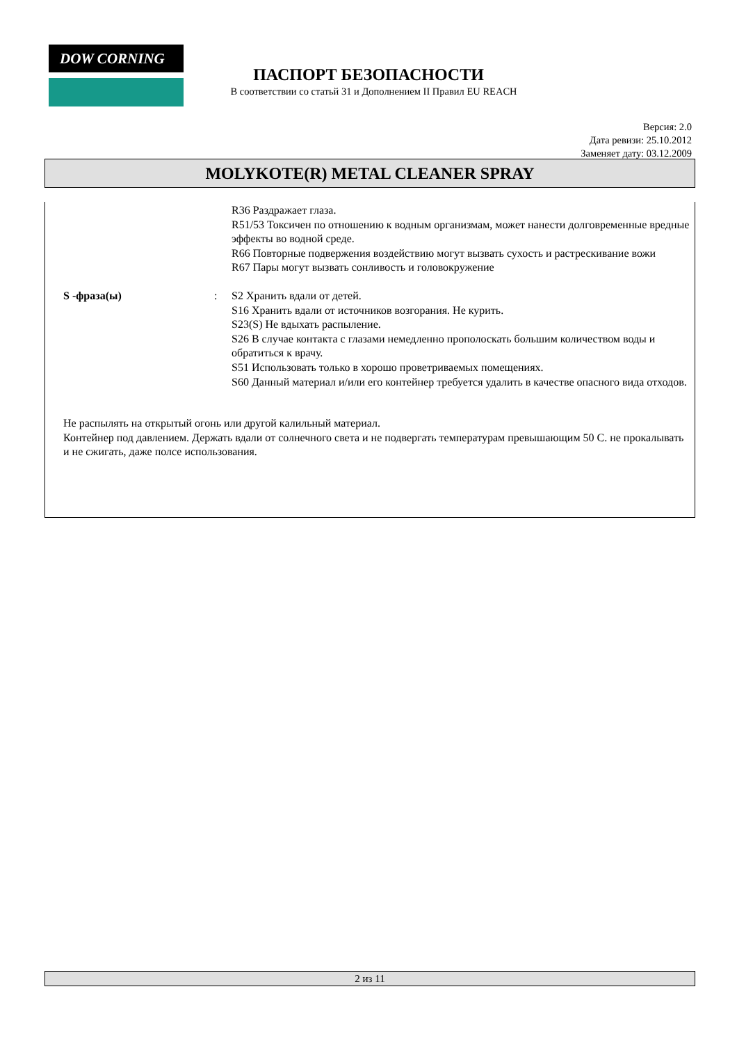DOW CORNING
ПАСПОРТ БЕЗОПАСНОСТИ
В соответствии со статьй 31 и Дополнением II Правил EU REACH
Версия: 2.0
Дата ревизи: 25.10.2012
Заменяет дату: 03.12.2009
MOLYKOTE(R) METAL CLEANER SPRAY
R36 Раздражает глаза.
R51/53 Токсичен по отношению к водным организмам, может нанести долговременные вредные эффекты во водной среде.
R66 Повторные подвержения воздействию могут вызвать сухость и растрескивание вожи
R67 Пары могут вызвать сонливость и головокружение
S -фраза(ы) : S2 Хранить вдали от детей.
S16 Хранить вдали от источников возгорания. Не курить.
S23(S) Не вдыхать распыление.
S26 В случае контакта с глазами немедленно прополоскать большим количеством воды и обратиться к врачу.
S51 Использовать только в хорошо проветриваемых помещениях.
S60 Данный материал и/или его контейнер требуется удалить в качестве опасного вида отходов.
Не распылять на открытый огонь или другой калильный материал.
Контейнер под давлением. Держать вдали от солнечного света и не подвергать температурам превышающим 50 C. не прокалывать и не сжигать, даже полсе использования.
2 из 11